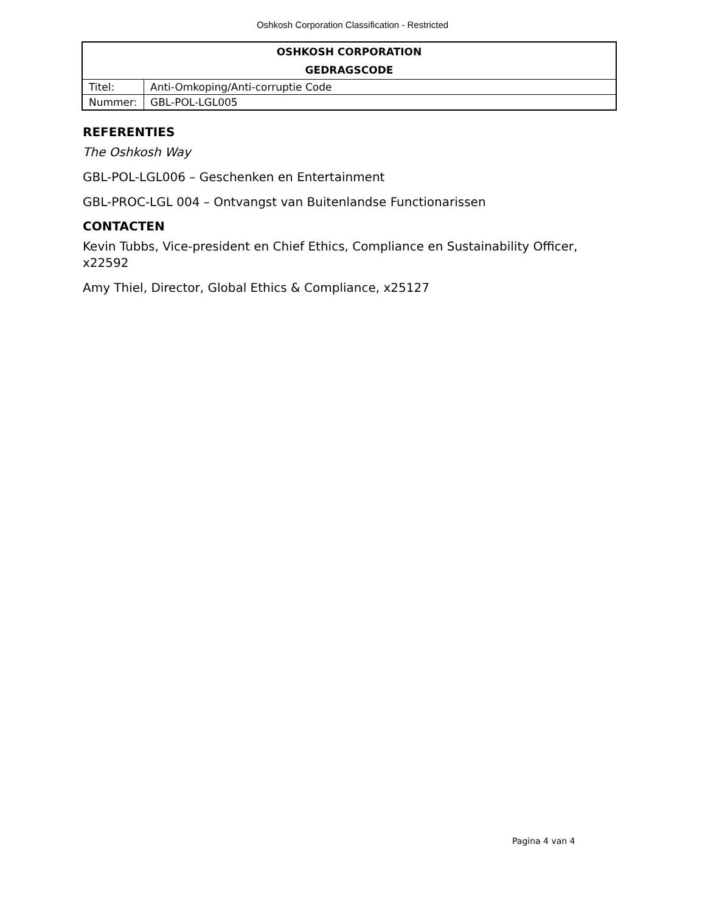Oshkosh Corporation Classification - Restricted
| OSHKOSH CORPORATION GEDRAGSCODE | |
| Titel: | Anti-Omkoping/Anti-corruptie Code |
| Nummer: | GBL-POL-LGL005 |
REFERENTIES
The Oshkosh Way
GBL-POL-LGL006 – Geschenken en Entertainment
GBL-PROC-LGL 004 – Ontvangst van Buitenlandse Functionarissen
CONTACTEN
Kevin Tubbs, Vice-president en Chief Ethics, Compliance en Sustainability Officer, x22592
Amy Thiel, Director, Global Ethics & Compliance, x25127
Pagina 4 van 4